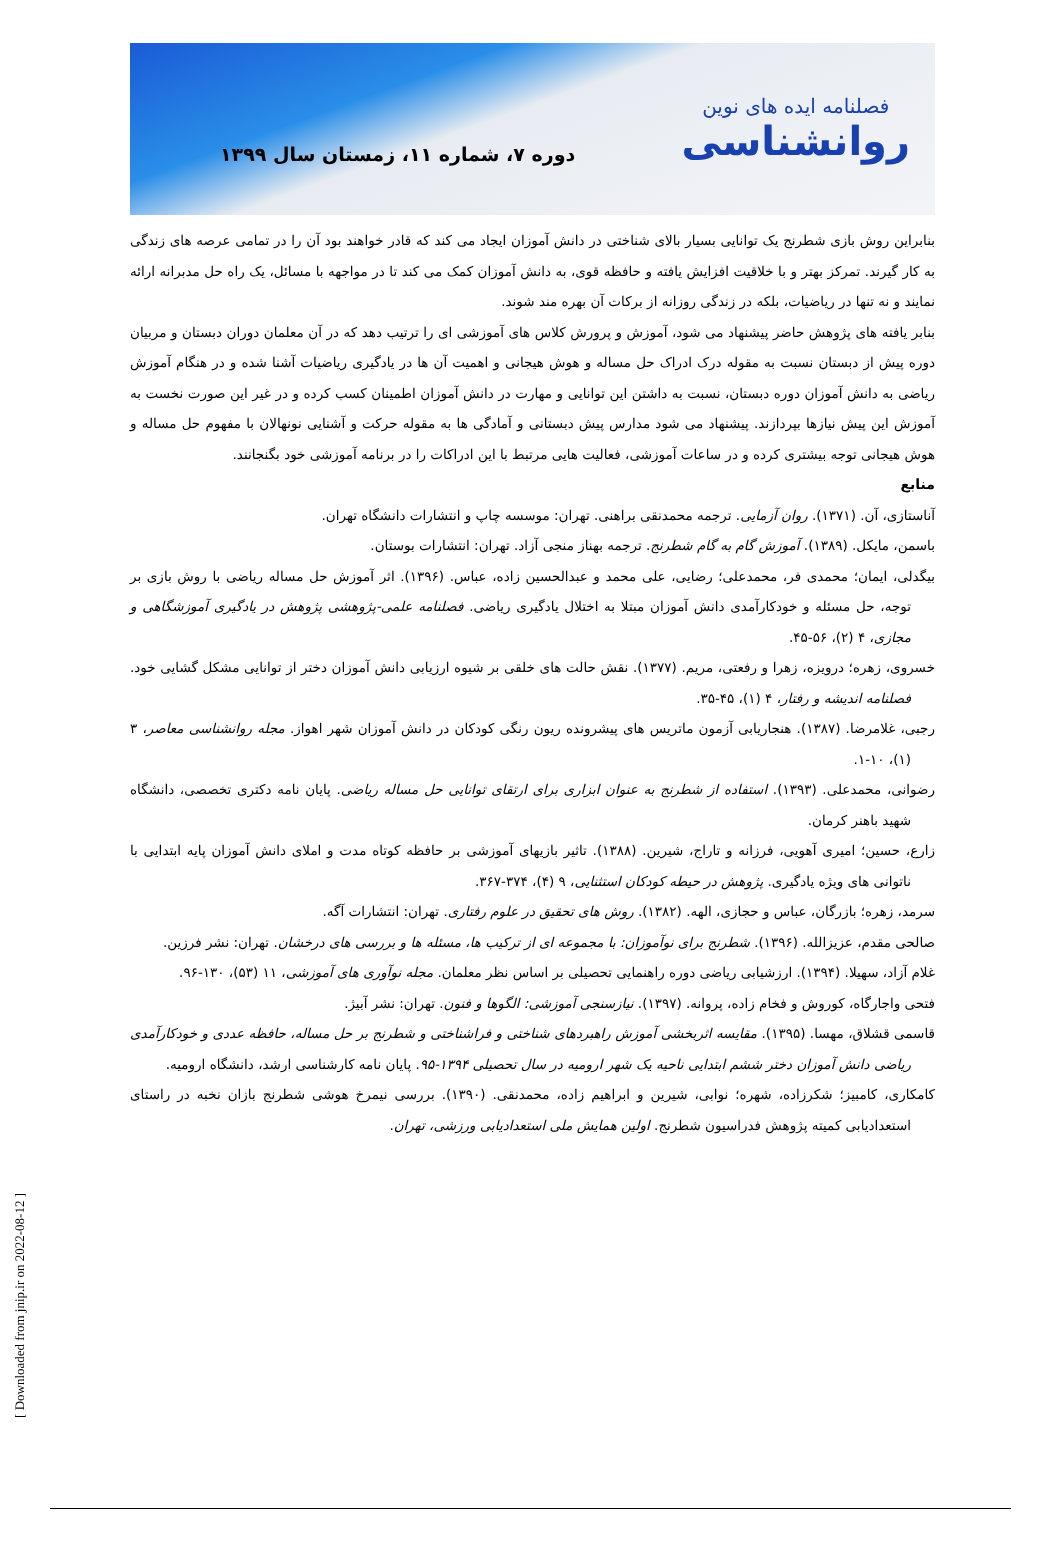فصلنامه ایده های نوین
روانشناسی
دوره ۷، شماره ۱۱، زمستان سال ۱۳۹۹
بنابراین روش بازی شطرنج یک توانایی بسیار بالای شناختی در دانش آموزان ایجاد می کند که قادر خواهند بود آن را در تمامی عرصه های زندگی به کار گیرند. تمرکز بهتر و با خلاقیت افزایش یافته و حافظه قوی، به دانش آموزان کمک می کند تا در مواجهه با مسائل، یک راه حل مدبرانه ارائه نمایند و نه تنها در ریاضیات، بلکه در زندگی روزانه از برکات آن بهره مند شوند.
بنابر یافته های پژوهش حاضر پیشنهاد می شود، آموزش و پرورش کلاس های آموزشی ای را ترتیب دهد که در آن معلمان دوران دبستان و مربیان دوره پیش از دبستان نسبت به مقوله درک ادراک حل مساله و هوش هیجانی و اهمیت آن ها در یادگیری ریاضیات آشنا شده و در هنگام آموزش ریاضی به دانش آموزان دوره دبستان، نسبت به داشتن این توانایی و مهارت در دانش آموزان اطمینان کسب کرده و در غیر این صورت نخست به آموزش این پیش نیازها بپردازند. پیشنهاد می شود مدارس پیش دبستانی و آمادگی ها به مقوله حرکت و آشنایی نونهالان با مفهوم حل مساله و هوش هیجانی توجه بیشتری کرده و در ساعات آموزشی، فعالیت هایی مرتبط با این ادراکات را در برنامه آموزشی خود بگنجانند.
منابع
آناستازی، آن. (۱۳۷۱). روان آزمایی. ترجمه محمدنقی براهنی. تهران: موسسه چاپ و انتشارات دانشگاه تهران.
باسمن، مایکل. (۱۳۸۹). آموزش گام به گام شطرنج. ترجمه بهناز منجی آزاد. تهران: انتشارات بوستان.
بیگدلی، ایمان؛ محمدی فر، محمدعلی؛ رضایی، علی محمد و عبدالحسین زاده، عباس. (۱۳۹۶). اثر آموزش حل مساله ریاضی با روش بازی بر توجه، حل مسئله و خودکارآمدی دانش آموزان مبتلا به اختلال یادگیری ریاضی. فصلنامه علمی-پژوهشی پژوهش در یادگیری آموزشگاهی و مجازی، ۴ (۲)، ۵۶-۴۵.
خسروی، زهره؛ درویزه، زهرا و رفعتی، مریم. (۱۳۷۷). نقش حالت های خلقی بر شیوه ارزیابی دانش آموزان دختر از توانایی مشکل گشایی خود. فصلنامه اندیشه و رفتار، ۴ (۱)، ۴۵-۳۵.
رجبی، غلامرضا. (۱۳۸۷). هنجاریابی آزمون ماتریس های پیشرونده ریون رنگی کودکان در دانش آموزان شهر اهواز. مجله روانشناسی معاصر، ۳ (۱)، ۱۰-۱.
رضوانی، محمدعلی. (۱۳۹۳). استفاده از شطرنج به عنوان ابزاری برای ارتقای توانایی حل مساله ریاضی. پایان نامه دکتری تخصصی، دانشگاه شهید باهنر کرمان.
زارع، حسین؛ امیری آهویی، فرزانه و تاراج، شیرین. (۱۳۸۸). تاثیر بازیهای آموزشی بر حافظه کوتاه مدت و املای دانش آموزان پایه ابتدایی با ناتوانی های ویژه یادگیری. پژوهش در حیطه کودکان استثنایی، ۹ (۴)، ۳۷۴-۳۶۷.
سرمد، زهره؛ بازرگان، عباس و حجازی، الهه. (۱۳۸۲). روش های تحقیق در علوم رفتاری. تهران: انتشارات آگه.
صالحی مقدم، عزیزالله. (۱۳۹۶). شطرنج برای نوآموزان: با مجموعه ای از ترکیب ها، مسئله ها و بررسی های درخشان. تهران: نشر فرزین.
غلام آزاد، سهیلا. (۱۳۹۴). ارزشیابی ریاضی دوره راهنمایی تحصیلی بر اساس نظر معلمان. مجله نوآوری های آموزشی، ۱۱ (۵۳)، ۱۳۰-۹۶.
فتحی واجارگاه، کوروش و فخام زاده، پروانه. (۱۳۹۷). نیازسنجی آموزشی: الگوها و فنون. تهران: نشر آبیژ.
قاسمی قشلاق، مهسا. (۱۳۹۵). مقایسه اثربخشی آموزش راهبردهای شناختی و فراشناختی و شطرنج بر حل مساله، حافظه عددی و خودکارآمدی ریاضی دانش آموزان دختر ششم ابتدایی ناحیه یک شهر ارومیه در سال تحصیلی ۱۳۹۴-۹۵. پایان نامه کارشناسی ارشد، دانشگاه ارومیه.
کامکاری، کامبیز؛ شکرزاده، شهره؛ نوابی، شیرین و ابراهیم زاده، محمدنقی. (۱۳۹۰). بررسی نیمرخ هوشی شطرنج بازان نخبه در راستای استعدادیابی کمیته پژوهش فدراسیون شطرنج. اولین همایش ملی استعدادیابی ورزشی، تهران.
[ Downloaded from jnip.ir on 2022-08-12 ]